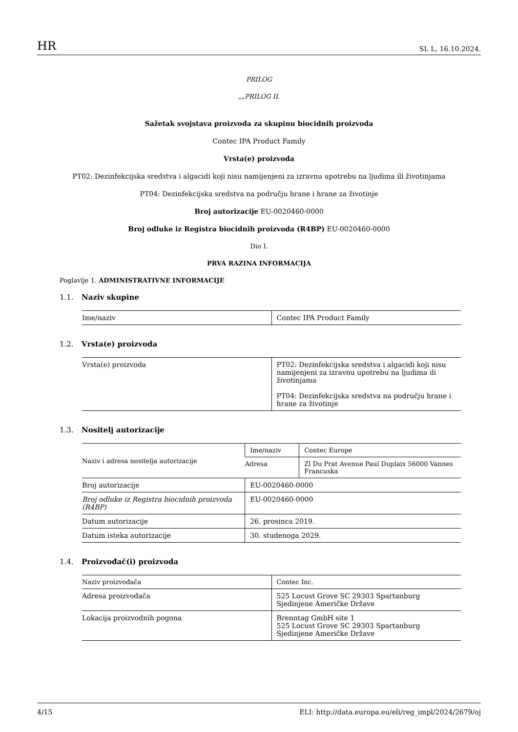HR SL L, 16.10.2024.
PRILOG
„„PRILOG II.
Sažetak svojstava proizvoda za skupinu biocidnih proizvoda
Contec IPA Product Family
Vrsta(e) proizvoda
PT02: Dezinfekcijska sredstva i algacidi koji nisu namijenjeni za izravnu upotrebu na ljudima ili životinjama
PT04: Dezinfekcijska sredstva na području hrane i hrane za životinje
Broj autorizacije EU-0020460-0000
Broj odluke iz Registra biocidnih proizvoda (R4BP) EU-0020460-0000
Dio I.
PRVA RAZINA INFORMACIJA
Poglavlje 1. ADMINISTRATIVNE INFORMACIJE
1.1. Naziv skupine
| Ime/naziv | Contec IPA Product Family |
1.2. Vrsta(e) proizvoda
| Vrsta(e) proizvoda | PT02: Dezinfekcijska sredstva i algacidi koji nisu namijenjeni za izravnu upotrebu na ljudima ili životinjama PT04: Dezinfekcijska sredstva na području hrane i hrane za životinje |
1.3. Nositelj autorizacije
| Naziv i adresa nositelja autorizacije | Ime/naziv | Contec Europe |
| | Adresa | Zl Du Prat Avenue Paul Duplaix 56000 Vannes Francuska |
| Broj autorizacije | EU-0020460-0000 | |
| Broj odluke iz Registra biocidnih proizvoda (R4BP) | EU-0020460-0000 | |
| Datum autorizacije | 26. prosinca 2019. | |
| Datum isteka autorizacije | 30. studenoga 2029. | |
1.4. Proizvođač(i) proizvoda
| Naziv proizvođača | Contec Inc. |
| Adresa proizvođača | 525 Locust Grove SC 29303 Spartanburg Sjedinjene Američke Države |
| Lokacija proizvodnih pogona | Brenntag GmbH site 1 525 Locust Grove SC 29303 Spartanburg Sjedinjene Američke Države |
4/15 ELI: http://data.europa.eu/eli/reg_impl/2024/2679/oj